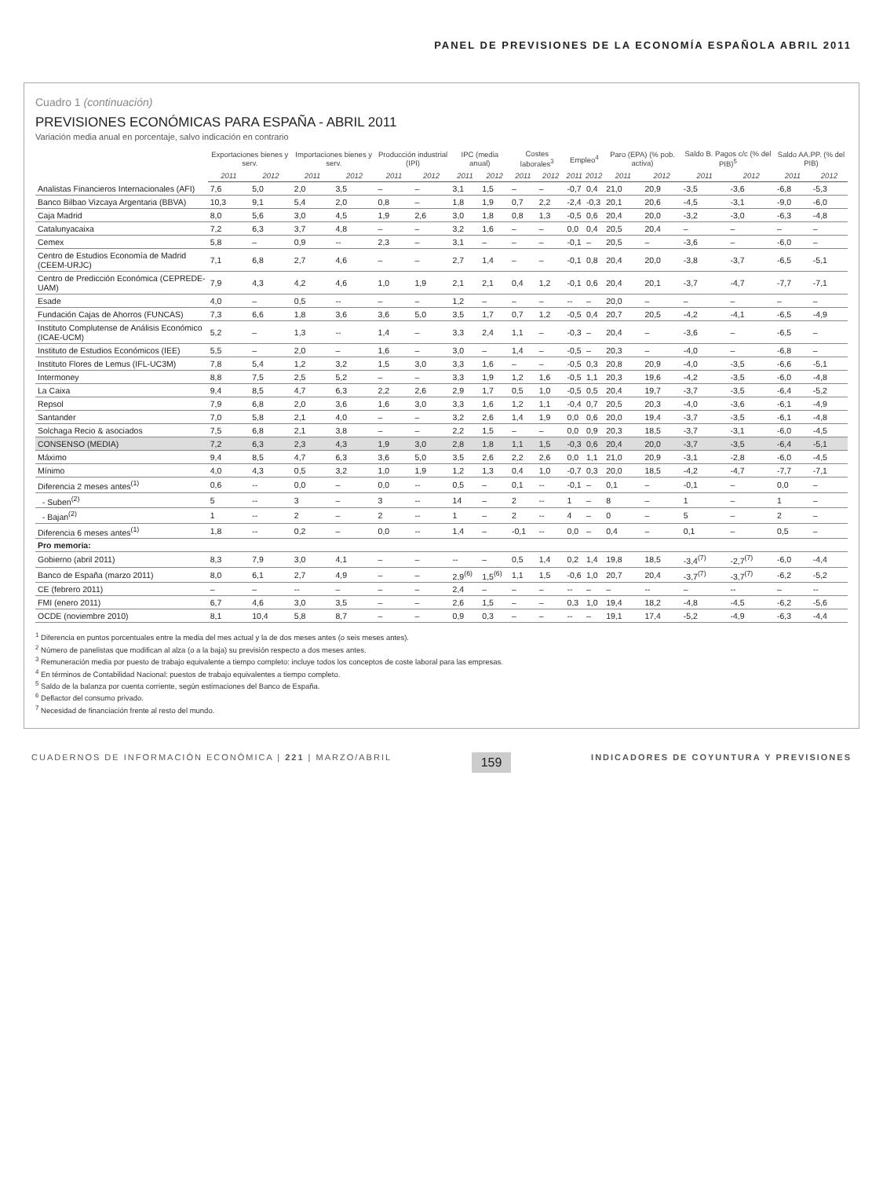PANEL DE PREVISIONES DE LA ECONOMÍA ESPAÑOLA ABRIL 2011
Cuadro 1 (continuación)
PREVISIONES ECONÓMICAS PARA ESPAÑA - ABRIL 2011
Variación media anual en porcentaje, salvo indicación en contrario
| | Exportaciones bienes y serv. | | Importaciones bienes y serv. | | Producción industrial (IPI) | | IPC (media anual) | | Costes laborales<sup>3</sup> | | Empleo<sup>4</sup> | | Paro (EPA) (% pob. activa) | | Saldo B. Pagos c/c (% del PIB)<sup>5</sup> | | Saldo AA.PP. (% del PIB) | |
| --- | --- | --- | --- | --- | --- | --- | --- | --- | --- | --- | --- | --- | --- | --- | --- | --- | --- | --- |
| | 2011 | 2012 | 2011 | 2012 | 2011 | 2012 | 2011 | 2012 | 2011 | 2012 | 2011 | 2012 | 2011 | 2012 | 2011 | 2012 | 2011 | 2012 |
| Analistas Financieros Internacionales (AFI) | 7,6 | 5,0 | 2,0 | 3,5 | – | – | 3,1 | 1,5 | – | – | -0,7 | 0,4 | 21,0 | 20,9 | -3,5 | -3,6 | -6,8 | -5,3 |
| Banco Bilbao Vizcaya Argentaria (BBVA) | 10,3 | 9,1 | 5,4 | 2,0 | 0,8 | – | 1,8 | 1,9 | 0,7 | 2,2 | -2,4 | -0,3 | 20,1 | 20,6 | -4,5 | -3,1 | -9,0 | -6,0 |
| Caja Madrid | 8,0 | 5,6 | 3,0 | 4,5 | 1,9 | 2,6 | 3,0 | 1,8 | 0,8 | 1,3 | -0,5 | 0,6 | 20,4 | 20,0 | -3,2 | -3,0 | -6,3 | -4,8 |
| Catalunyacaixa | 7,2 | 6,3 | 3,7 | 4,8 | – | – | 3,2 | 1,6 | – | – | 0,0 | 0,4 | 20,5 | 20,4 | – | – | – | – |
| Cemex | 5,8 | – | 0,9 | -- | 2,3 | – | 3,1 | – | – | – | -0,1 | – | 20,5 | – | -3,6 | – | -6,0 | – |
| Centro de Estudios Economía de Madrid (CEEM-URJC) | 7,1 | 6,8 | 2,7 | 4,6 | – | – | 2,7 | 1,4 | – | – | -0,1 | 0,8 | 20,4 | 20,0 | -3,8 | -3,7 | -6,5 | -5,1 |
| Centro de Predicción Económica (CEPREDE-UAM) | 7,9 | 4,3 | 4,2 | 4,6 | 1,0 | 1,9 | 2,1 | 2,1 | 0,4 | 1,2 | -0,1 | 0,6 | 20,4 | 20,1 | -3,7 | -4,7 | -7,7 | -7,1 |
| Esade | 4,0 | – | 0,5 | -- | – | – | 1,2 | – | – | – | -- | – | 20,0 | – | – | – | – | – |
| Fundación Cajas de Ahorros (FUNCAS) | 7,3 | 6,6 | 1,8 | 3,6 | 3,6 | 5,0 | 3,5 | 1,7 | 0,7 | 1,2 | -0,5 | 0,4 | 20,7 | 20,5 | -4,2 | -4,1 | -6,5 | -4,9 |
| Instituto Complutense de Análisis Económico (ICAE-UCM) | 5,2 | – | 1,3 | -- | 1,4 | – | 3,3 | 2,4 | 1,1 | – | -0,3 | – | 20,4 | – | -3,6 | – | -6,5 | – |
| Instituto de Estudios Económicos (IEE) | 5,5 | – | 2,0 | – | 1,6 | – | 3,0 | – | 1,4 | – | -0,5 | – | 20,3 | – | -4,0 | – | -6,8 | – |
| Instituto Flores de Lemus (IFL-UC3M) | 7,8 | 5,4 | 1,2 | 3,2 | 1,5 | 3,0 | 3,3 | 1,6 | – | – | -0,5 | 0,3 | 20,8 | 20,9 | -4,0 | -3,5 | -6,6 | -5,1 |
| Intermoney | 8,8 | 7,5 | 2,5 | 5,2 | – | – | 3,3 | 1,9 | 1,2 | 1,6 | -0,5 | 1,1 | 20,3 | 19,6 | -4,2 | -3,5 | -6,0 | -4,8 |
| La Caixa | 9,4 | 8,5 | 4,7 | 6,3 | 2,2 | 2,6 | 2,9 | 1,7 | 0,5 | 1,0 | -0,5 | 0,5 | 20,4 | 19,7 | -3,7 | -3,5 | -6,4 | -5,2 |
| Repsol | 7,9 | 6,8 | 2,0 | 3,6 | 1,6 | 3,0 | 3,3 | 1,6 | 1,2 | 1,1 | -0,4 | 0,7 | 20,5 | 20,3 | -4,0 | -3,6 | -6,1 | -4,9 |
| Santander | 7,0 | 5,8 | 2,1 | 4,0 | – | – | 3,2 | 2,6 | 1,4 | 1,9 | 0,0 | 0,6 | 20,0 | 19,4 | -3,7 | -3,5 | -6,1 | -4,8 |
| Solchaga Recio & asociados | 7,5 | 6,8 | 2,1 | 3,8 | – | – | 2,2 | 1,5 | – | – | 0,0 | 0,9 | 20,3 | 18,5 | -3,7 | -3,1 | -6,0 | -4,5 |
| CONSENSO (MEDIA) | 7,2 | 6,3 | 2,3 | 4,3 | 1,9 | 3,0 | 2,8 | 1,8 | 1,1 | 1,5 | -0,3 | 0,6 | 20,4 | 20,0 | -3,7 | -3,5 | -6,4 | -5,1 |
| Máximo | 9,4 | 8,5 | 4,7 | 6,3 | 3,6 | 5,0 | 3,5 | 2,6 | 2,2 | 2,6 | 0,0 | 1,1 | 21,0 | 20,9 | -3,1 | -2,8 | -6,0 | -4,5 |
| Mínimo | 4,0 | 4,3 | 0,5 | 3,2 | 1,0 | 1,9 | 1,2 | 1,3 | 0,4 | 1,0 | -0,7 | 0,3 | 20,0 | 18,5 | -4,2 | -4,7 | -7,7 | -7,1 |
| Diferencia 2 meses antes<sup>(1)</sup> | 0,6 | -- | 0,0 | – | 0,0 | -- | 0,5 | – | 0,1 | -- | -0,1 | – | 0,1 | – | -0,1 | – | 0,0 | – |
| - Suben<sup>(2)</sup> | 5 | -- | 3 | – | 3 | -- | 14 | – | 2 | -- | 1 | – | 8 | – | 1 | – | 1 | – |
| - Bajan<sup>(2)</sup> | 1 | -- | 2 | – | 2 | -- | 1 | – | 2 | -- | 4 | – | 0 | – | 5 | – | 2 | – |
| Diferencia 6 meses antes<sup>(1)</sup> | 1,8 | -- | 0,2 | – | 0,0 | -- | 1,4 | – | -0,1 | -- | 0,0 | – | 0,4 | – | 0,1 | – | 0,5 | – |
| Pro memoria: | | | | | | | | | | | | | | | | | | |
| Gobierno (abril 2011) | 8,3 | 7,9 | 3,0 | 4,1 | – | – | -- | – | 0,5 | 1,4 | 0,2 | 1,4 | 19,8 | 18,5 | -3,4<sup>(7)</sup> | -2,7<sup>(7)</sup> | -6,0 | -4,4 |
| Banco de España (marzo 2011) | 8,0 | 6,1 | 2,7 | 4,9 | – | – | 2,9<sup>(6)</sup> | 1,5<sup>(6)</sup> | 1,1 | 1,5 | -0,6 | 1,0 | 20,7 | 20,4 | -3,7<sup>(7)</sup> | -3,7<sup>(7)</sup> | -6,2 | -5,2 |
| CE (febrero 2011) | – | – | -- | – | – | – | 2,4 | – | – | – | -- | – | – | -- | – | -- | – | -- |
| FMI (enero 2011) | 6,7 | 4,6 | 3,0 | 3,5 | – | – | 2,6 | 1,5 | – | – | 0,3 | 1,0 | 19,4 | 18,2 | -4,8 | -4,5 | -6,2 | -5,6 |
| OCDE (noviembre 2010) | 8,1 | 10,4 | 5,8 | 8,7 | – | – | 0,9 | 0,3 | – | – | -- | – | 19,1 | 17,4 | -5,2 | -4,9 | -6,3 | -4,4 |
<sup>1</sup> Diferencia en puntos porcentuales entre la media del mes actual y la de dos meses antes (o seis meses antes).
<sup>2</sup> Número de panelistas que modifican al alza (o a la baja) su previsión respecto a dos meses antes.
<sup>3</sup> Remuneración media por puesto de trabajo equivalente a tiempo completo: incluye todos los conceptos de coste laboral para las empresas.
<sup>4</sup> En términos de Contabilidad Nacional: puestos de trabajo equivalentes a tiempo completo.
<sup>5</sup> Saldo de la balanza por cuenta corriente, según estimaciones del Banco de España.
<sup>6</sup> Deflactor del consumo privado.
<sup>7</sup> Necesidad de financiación frente al resto del mundo.
CUADERNOS DE INFORMACIÓN ECONÓMICA | 221 | MARZO/ABRIL 159 INDICADORES DE COYUNTURA Y PREVISIONES